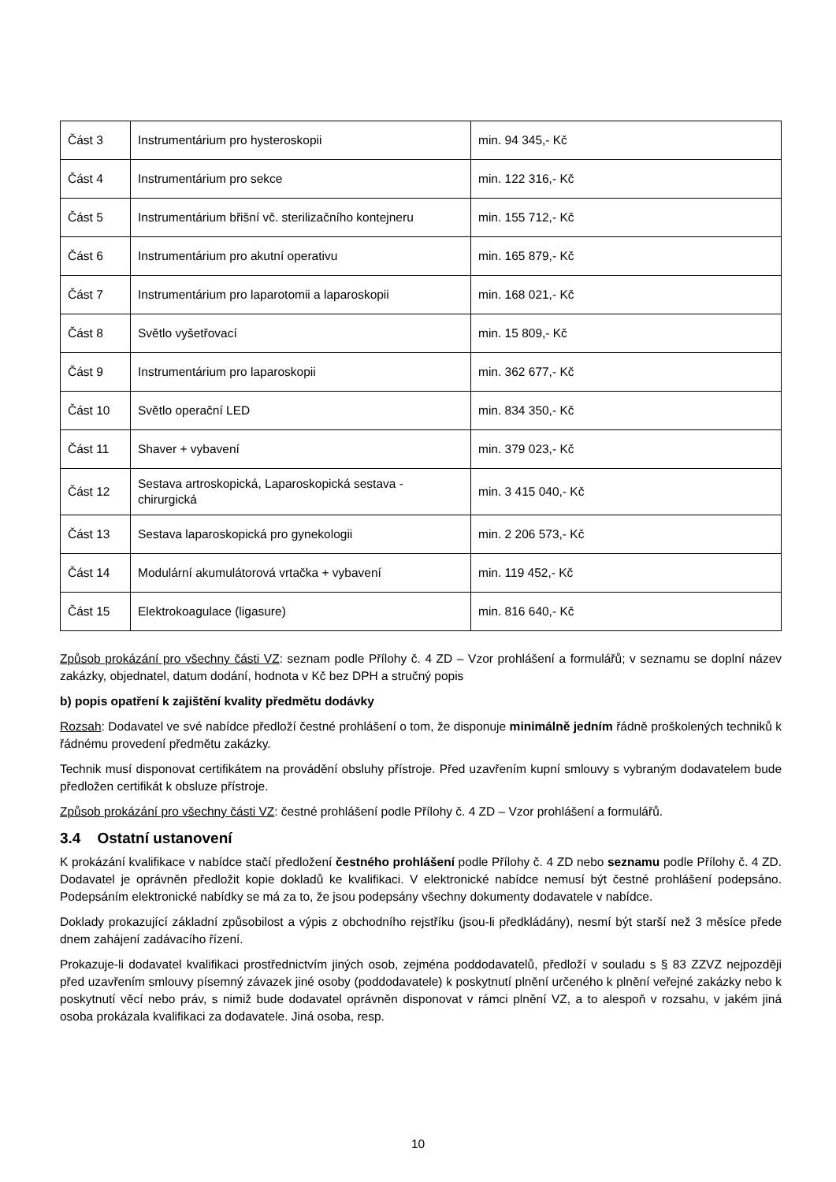| Část 3 | Instrumentárium pro hysteroskopii | min. 94 345,- Kč |
| Část 4 | Instrumentárium pro sekce | min. 122 316,- Kč |
| Část 5 | Instrumentárium břišní vč. sterilizačního kontejneru | min. 155 712,- Kč |
| Část 6 | Instrumentárium pro akutní operativu | min. 165 879,- Kč |
| Část 7 | Instrumentárium pro laparotomii a laparoskopii | min. 168 021,- Kč |
| Část 8 | Světlo vyšetřovací | min. 15 809,- Kč |
| Část 9 | Instrumentárium pro laparoskopii | min. 362 677,- Kč |
| Část 10 | Světlo operační LED | min. 834 350,- Kč |
| Část 11 | Shaver + vybavení | min. 379 023,- Kč |
| Část 12 | Sestava artroskopická, Laparoskopická sestava - chirurgická | min. 3 415 040,- Kč |
| Část 13 | Sestava laparoskopická pro gynekologii | min. 2 206 573,- Kč |
| Část 14 | Modulární akumulátorová vrtačka + vybavení | min. 119 452,- Kč |
| Část 15 | Elektrokoagulace (ligasure) | min. 816 640,- Kč |
Způsob prokázání pro všechny části VZ: seznam podle Přílohy č. 4 ZD – Vzor prohlášení a formulářů; v seznamu se doplní název zakázky, objednatel, datum dodání, hodnota v Kč bez DPH a stručný popis
b) popis opatření k zajištění kvality předmětu dodávky
Rozsah: Dodavatel ve své nabídce předloží čestné prohlášení o tom, že disponuje minimálně jedním řádně proškolených techniků k řádnému provedení předmětu zakázky.
Technik musí disponovat certifikátem na provádění obsluhy přístroje. Před uzavřením kupní smlouvy s vybraným dodavatelem bude předložen certifikát k obsluze přístroje.
Způsob prokázání pro všechny části VZ: čestné prohlášení podle Přílohy č. 4 ZD – Vzor prohlášení a formulářů.
3.4 Ostatní ustanovení
K prokázání kvalifikace v nabídce stačí předložení čestného prohlášení podle Přílohy č. 4 ZD nebo seznamu podle Přílohy č. 4 ZD. Dodavatel je oprávněn předložit kopie dokladů ke kvalifikaci. V elektronické nabídce nemusí být čestné prohlášení podepsáno. Podepsáním elektronické nabídky se má za to, že jsou podepsány všechny dokumenty dodavatele v nabídce.
Doklady prokazující základní způsobilost a výpis z obchodního rejstříku (jsou-li předkládány), nesmí být starší než 3 měsíce přede dnem zahájení zadávacího řízení.
Prokazuje-li dodavatel kvalifikaci prostřednictvím jiných osob, zejména poddodavatelů, předloží v souladu s § 83 ZZVZ nejpozději před uzavřením smlouvy písemný závazek jiné osoby (poddodavatele) k poskytnutí plnění určeného k plnění veřejné zakázky nebo k poskytnutí věcí nebo práv, s nimiž bude dodavatel oprávněn disponovat v rámci plnění VZ, a to alespoň v rozsahu, v jakém jiná osoba prokázala kvalifikaci za dodavatele. Jiná osoba, resp.
10